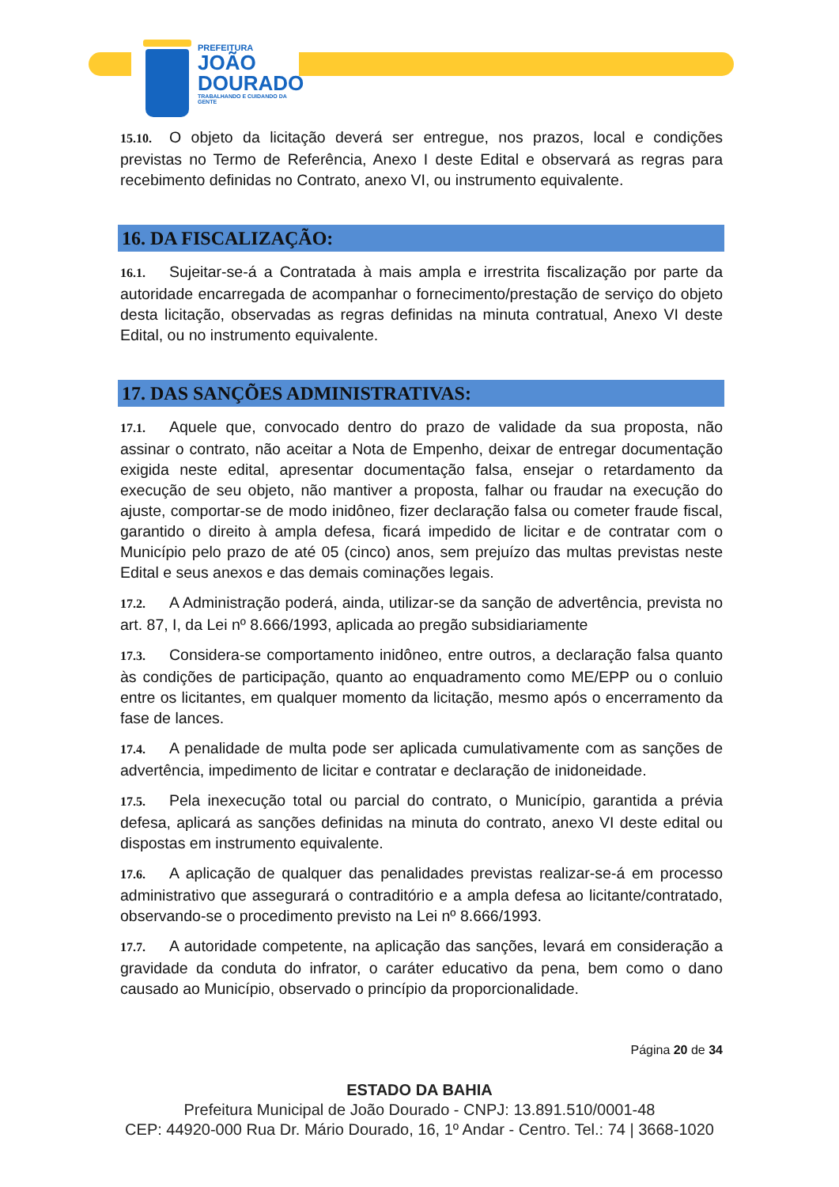PREFEITURA
JOÃO
DOURADO
TRABALHANDO E CUIDANDO DA GENTE
15.10. O objeto da licitação deverá ser entregue, nos prazos, local e condições previstas no Termo de Referência, Anexo I deste Edital e observará as regras para recebimento definidas no Contrato, anexo VI, ou instrumento equivalente.
16. DA FISCALIZAÇÃO:
16.1. Sujeitar-se-á a Contratada à mais ampla e irrestrita fiscalização por parte da autoridade encarregada de acompanhar o fornecimento/prestação de serviço do objeto desta licitação, observadas as regras definidas na minuta contratual, Anexo VI deste Edital, ou no instrumento equivalente.
17. DAS SANÇÕES ADMINISTRATIVAS:
17.1. Aquele que, convocado dentro do prazo de validade da sua proposta, não assinar o contrato, não aceitar a Nota de Empenho, deixar de entregar documentação exigida neste edital, apresentar documentação falsa, ensejar o retardamento da execução de seu objeto, não mantiver a proposta, falhar ou fraudar na execução do ajuste, comportar-se de modo inidôneo, fizer declaração falsa ou cometer fraude fiscal, garantido o direito à ampla defesa, ficará impedido de licitar e de contratar com o Município pelo prazo de até 05 (cinco) anos, sem prejuízo das multas previstas neste Edital e seus anexos e das demais cominações legais.
17.2. A Administração poderá, ainda, utilizar-se da sanção de advertência, prevista no art. 87, I, da Lei nº 8.666/1993, aplicada ao pregão subsidiariamente
17.3. Considera-se comportamento inidôneo, entre outros, a declaração falsa quanto às condições de participação, quanto ao enquadramento como ME/EPP ou o conluio entre os licitantes, em qualquer momento da licitação, mesmo após o encerramento da fase de lances.
17.4. A penalidade de multa pode ser aplicada cumulativamente com as sanções de advertência, impedimento de licitar e contratar e declaração de inidoneidade.
17.5. Pela inexecução total ou parcial do contrato, o Município, garantida a prévia defesa, aplicará as sanções definidas na minuta do contrato, anexo VI deste edital ou dispostas em instrumento equivalente.
17.6. A aplicação de qualquer das penalidades previstas realizar-se-á em processo administrativo que assegurará o contraditório e a ampla defesa ao licitante/contratado, observando-se o procedimento previsto na Lei nº 8.666/1993.
17.7. A autoridade competente, na aplicação das sanções, levará em consideração a gravidade da conduta do infrator, o caráter educativo da pena, bem como o dano causado ao Município, observado o princípio da proporcionalidade.
Página 20 de 34
ESTADO DA BAHIA
Prefeitura Municipal de João Dourado - CNPJ: 13.891.510/0001-48
CEP: 44920-000 Rua Dr. Mário Dourado, 16, 1º Andar - Centro. Tel.: 74 | 3668-1020